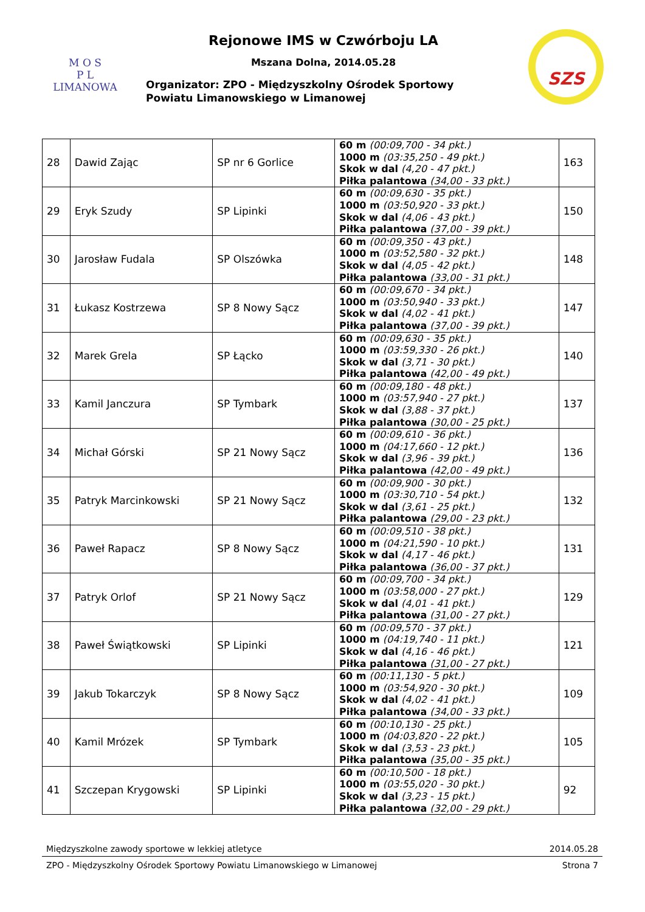M O S
P L
LIMANOWA
Rejonowe IMS w Czwórboju LA
Mszana Dolna, 2014.05.28
Organizator: ZPO - Międzyszkolny Ośrodek Sportowy
Powiatu Limanowskiego w Limanowej
SZS
| 28 | Dawid Zając | SP nr 6 Gorlice | 60 m (00:09,700 - 34 pkt.) 1000 m (03:35,250 - 49 pkt.) Skok w dal (4,20 - 47 pkt.) Piłka palantowa (34,00 - 33 pkt.) | 163 |
| 29 | Eryk Szudy | SP Lipinki | 60 m (00:09,630 - 35 pkt.) 1000 m (03:50,920 - 33 pkt.) Skok w dal (4,06 - 43 pkt.) Piłka palantowa (37,00 - 39 pkt.) | 150 |
| 30 | Jarosław Fudala | SP Olszówka | 60 m (00:09,350 - 43 pkt.) 1000 m (03:52,580 - 32 pkt.) Skok w dal (4,05 - 42 pkt.) Piłka palantowa (33,00 - 31 pkt.) | 148 |
| 31 | Łukasz Kostrzewa | SP 8 Nowy Sącz | 60 m (00:09,670 - 34 pkt.) 1000 m (03:50,940 - 33 pkt.) Skok w dal (4,02 - 41 pkt.) Piłka palantowa (37,00 - 39 pkt.) | 147 |
| 32 | Marek Grela | SP Łącko | 60 m (00:09,630 - 35 pkt.) 1000 m (03:59,330 - 26 pkt.) Skok w dal (3,71 - 30 pkt.) Piłka palantowa (42,00 - 49 pkt.) | 140 |
| 33 | Kamil Janczura | SP Tymbark | 60 m (00:09,180 - 48 pkt.) 1000 m (03:57,940 - 27 pkt.) Skok w dal (3,88 - 37 pkt.) Piłka palantowa (30,00 - 25 pkt.) | 137 |
| 34 | Michał Górski | SP 21 Nowy Sącz | 60 m (00:09,610 - 36 pkt.) 1000 m (04:17,660 - 12 pkt.) Skok w dal (3,96 - 39 pkt.) Piłka palantowa (42,00 - 49 pkt.) | 136 |
| 35 | Patryk Marcinkowski | SP 21 Nowy Sącz | 60 m (00:09,900 - 30 pkt.) 1000 m (03:30,710 - 54 pkt.) Skok w dal (3,61 - 25 pkt.) Piłka palantowa (29,00 - 23 pkt.) | 132 |
| 36 | Paweł Rapacz | SP 8 Nowy Sącz | 60 m (00:09,510 - 38 pkt.) 1000 m (04:21,590 - 10 pkt.) Skok w dal (4,17 - 46 pkt.) Piłka palantowa (36,00 - 37 pkt.) | 131 |
| 37 | Patryk Orlof | SP 21 Nowy Sącz | 60 m (00:09,700 - 34 pkt.) 1000 m (03:58,000 - 27 pkt.) Skok w dal (4,01 - 41 pkt.) Piłka palantowa (31,00 - 27 pkt.) | 129 |
| 38 | Paweł Świątkowski | SP Lipinki | 60 m (00:09,570 - 37 pkt.) 1000 m (04:19,740 - 11 pkt.) Skok w dal (4,16 - 46 pkt.) Piłka palantowa (31,00 - 27 pkt.) | 121 |
| 39 | Jakub Tokarczyk | SP 8 Nowy Sącz | 60 m (00:11,130 - 5 pkt.) 1000 m (03:54,920 - 30 pkt.) Skok w dal (4,02 - 41 pkt.) Piłka palantowa (34,00 - 33 pkt.) | 109 |
| 40 | Kamil Mrózek | SP Tymbark | 60 m (00:10,130 - 25 pkt.) 1000 m (04:03,820 - 22 pkt.) Skok w dal (3,53 - 23 pkt.) Piłka palantowa (35,00 - 35 pkt.) | 105 |
| 41 | Szczepan Krygowski | SP Lipinki | 60 m (00:10,500 - 18 pkt.) 1000 m (03:55,020 - 30 pkt.) Skok w dal (3,23 - 15 pkt.) Piłka palantowa (32,00 - 29 pkt.) | 92 |
Międzyszkolne zawody sportowe w lekkiej atletyce 2014.05.28
ZPO - Międzyszkolny Ośrodek Sportowy Powiatu Limanowskiego w Limanowej Strona 7